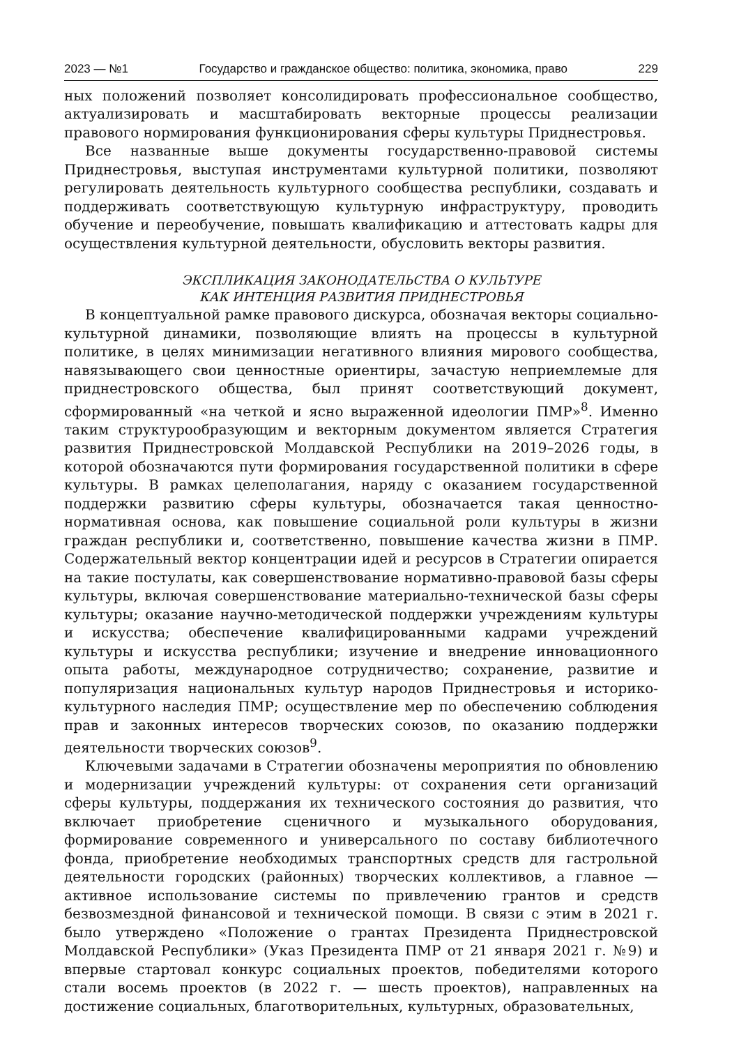2023 — №1 Государство и гражданское общество: политика, экономика, право 229
ных положений позволяет консолидировать профессиональное сообщество, актуализировать и масштабировать векторные процессы реализации правового нормирования функционирования сферы культуры Приднестровья.
Все названные выше документы государственно-правовой системы Приднестровья, выступая инструментами культурной политики, позволяют регулировать деятельность культурного сообщества республики, создавать и поддерживать соответствующую культурную инфраструктуру, проводить обучение и переобучение, повышать квалификацию и аттестовать кадры для осуществления культурной деятельности, обусловить векторы развития.
ЭКСПЛИКАЦИЯ ЗАКОНОДАТЕЛЬСТВА О КУЛЬТУРЕ
КАК ИНТЕНЦИЯ РАЗВИТИЯ ПРИДНЕСТРОВЬЯ
В концептуальной рамке правового дискурса, обозначая векторы социально-культурной динамики, позволяющие влиять на процессы в культурной политике, в целях минимизации негативного влияния мирового сообщества, навязывающего свои ценностные ориентиры, зачастую неприемлемые для приднестровского общества, был принят соответствующий документ, сформированный «на четкой и ясно выраженной идеологии ПМР»<sup>8</sup>. Именно таким структурообразующим и векторным документом является Стратегия развития Приднестровской Молдавской Республики на 2019–2026 годы, в которой обозначаются пути формирования государственной политики в сфере культуры. В рамках целеполагания, наряду с оказанием государственной поддержки развитию сферы культуры, обозначается такая ценностно-нормативная основа, как повышение социальной роли культуры в жизни граждан республики и, соответственно, повышение качества жизни в ПМР. Содержательный вектор концентрации идей и ресурсов в Стратегии опирается на такие постулаты, как совершенствование нормативно-правовой базы сферы культуры, включая совершенствование материально-технической базы сферы культуры; оказание научно-методической поддержки учреждениям культуры и искусства; обеспечение квалифицированными кадрами учреждений культуры и искусства республики; изучение и внедрение инновационного опыта работы, международное сотрудничество; сохранение, развитие и популяризация национальных культур народов Приднестровья и историко-культурного наследия ПМР; осуществление мер по обеспечению соблюдения прав и законных интересов творческих союзов, по оказанию поддержки деятельности творческих союзов<sup>9</sup>.
Ключевыми задачами в Стратегии обозначены мероприятия по обновлению и модернизации учреждений культуры: от сохранения сети организаций сферы культуры, поддержания их технического состояния до развития, что включает приобретение сценичного и музыкального оборудования, формирование современного и универсального по составу библиотечного фонда, приобретение необходимых транспортных средств для гастрольной деятельности городских (районных) творческих коллективов, а главное — активное использование системы по привлечению грантов и средств безвозмездной финансовой и технической помощи. В связи с этим в 2021 г. было утверждено «Положение о грантах Президента Приднестровской Молдавской Республики» (Указ Президента ПМР от 21 января 2021 г. №9) и впервые стартовал конкурс социальных проектов, победителями которого стали восемь проектов (в 2022 г. — шесть проектов), направленных на достижение социальных, благотворительных, культурных, образовательных,